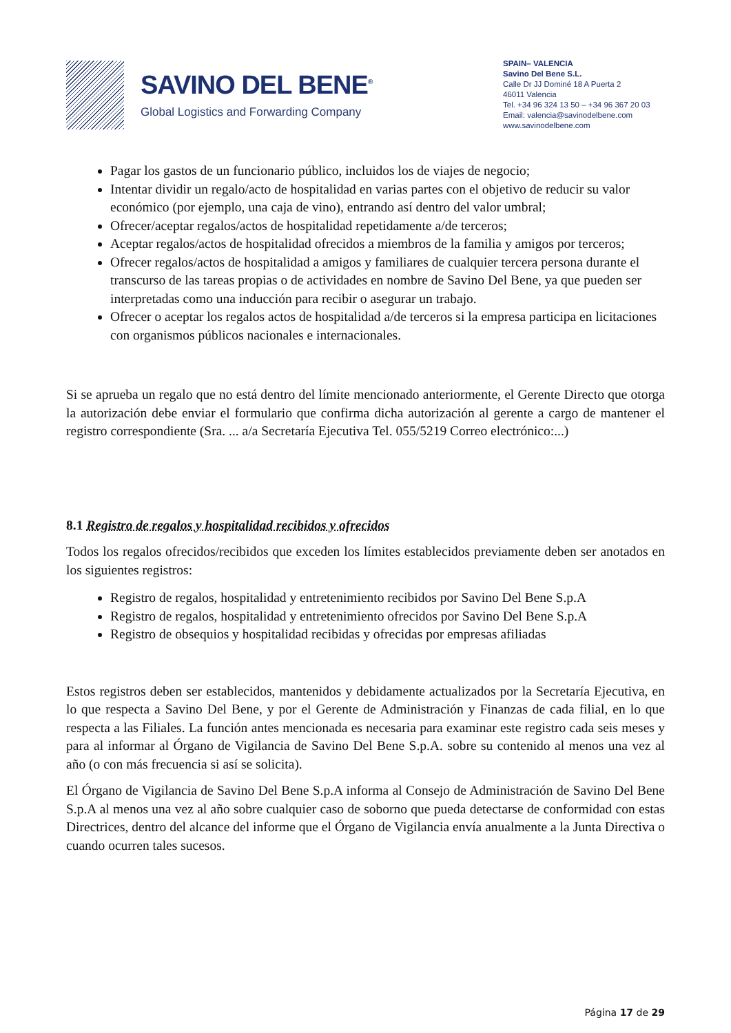SAVINO DEL BENE<sup>®</sup>
Global Logistics and Forwarding Company
SPAIN– VALENCIA
Savino Del Bene S.L.
Calle Dr JJ Dominé 18 A Puerta 2
46011 Valencia
Tel. +34 96 324 13 50 – +34 96 367 20 03
Email: valencia@savinodelbene.com
www.savinodelbene.com
Pagar los gastos de un funcionario público, incluidos los de viajes de negocio;
Intentar dividir un regalo/acto de hospitalidad en varias partes con el objetivo de reducir su valor económico (por ejemplo, una caja de vino), entrando así dentro del valor umbral;
Ofrecer/aceptar regalos/actos de hospitalidad repetidamente a/de terceros;
Aceptar regalos/actos de hospitalidad ofrecidos a miembros de la familia y amigos por terceros;
Ofrecer regalos/actos de hospitalidad a amigos y familiares de cualquier tercera persona durante el transcurso de las tareas propias o de actividades en nombre de Savino Del Bene, ya que pueden ser interpretadas como una inducción para recibir o asegurar un trabajo.
Ofrecer o aceptar los regalos actos de hospitalidad a/de terceros si la empresa participa en licitaciones con organismos públicos nacionales e internacionales.
Si se aprueba un regalo que no está dentro del límite mencionado anteriormente, el Gerente Directo que otorga la autorización debe enviar el formulario que confirma dicha autorización al gerente a cargo de mantener el registro correspondiente (Sra. ... a/a Secretaría Ejecutiva Tel. 055/5219 Correo electrónico:...)
8.1 Registro de regalos y hospitalidad recibidos y ofrecidos
Todos los regalos ofrecidos/recibidos que exceden los límites establecidos previamente deben ser anotados en los siguientes registros:
Registro de regalos, hospitalidad y entretenimiento recibidos por Savino Del Bene S.p.A
Registro de regalos, hospitalidad y entretenimiento ofrecidos por Savino Del Bene S.p.A
Registro de obsequios y hospitalidad recibidas y ofrecidas por empresas afiliadas
Estos registros deben ser establecidos, mantenidos y debidamente actualizados por la Secretaría Ejecutiva, en lo que respecta a Savino Del Bene, y por el Gerente de Administración y Finanzas de cada filial, en lo que respecta a las Filiales. La función antes mencionada es necesaria para examinar este registro cada seis meses y para al informar al Órgano de Vigilancia de Savino Del Bene S.p.A. sobre su contenido al menos una vez al año (o con más frecuencia si así se solicita).
El Órgano de Vigilancia de Savino Del Bene S.p.A informa al Consejo de Administración de Savino Del Bene S.p.A al menos una vez al año sobre cualquier caso de soborno que pueda detectarse de conformidad con estas Directrices, dentro del alcance del informe que el Órgano de Vigilancia envía anualmente a la Junta Directiva o cuando ocurren tales sucesos.
Página 17 de 29